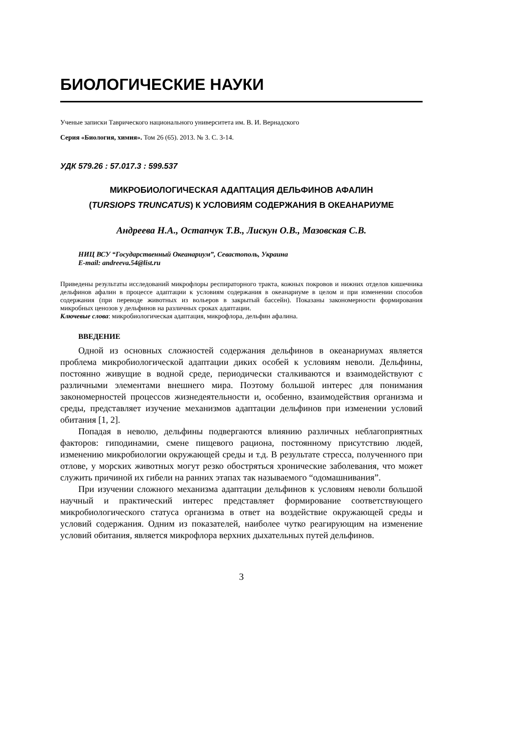БИОЛОГИЧЕСКИЕ НАУКИ
Ученые записки Таврического национального университета им. В. И. Вернадского
Серия «Биология, химия». Том 26 (65). 2013. № 3. С. 3-14.
УДК 579.26 : 57.017.3 : 599.537
МИКРОБИОЛОГИЧЕСКАЯ АДАПТАЦИЯ ДЕЛЬФИНОВ АФАЛИН
(TURSIOPS TRUNCATUS) К УСЛОВИЯМ СОДЕРЖАНИЯ В ОКЕАНАРИУМЕ
Андреева Н.А., Остапчук Т.В., Лискун О.В., Мазовская С.В.
НИЦ ВСУ “Государственный Океанариум”, Севастополь, Украина
E-mail: andreeva.54@list.ru
Приведены результаты исследований микрофлоры респираторного тракта, кожных покровов и нижних отделов кишечника дельфинов афалин в процессе адаптации к условиям содержания в океанариуме в целом и при изменении способов содержания (при переводе животных из вольеров в закрытый бассейн). Показаны закономерности формирования микробных ценозов у дельфинов на различных сроках адаптации.
Ключевые слова: микробиологическая адаптация, микрофлора, дельфин афалина.
ВВЕДЕНИЕ
Одной из основных сложностей содержания дельфинов в океанариумах является проблема микробиологической адаптации диких особей к условиям неволи. Дельфины, постоянно живущие в водной среде, периодически сталкиваются и взаимодействуют с различными элементами внешнего мира. Поэтому большой интерес для понимания закономерностей процессов жизнедеятельности и, особенно, взаимодействия организма и среды, представляет изучение механизмов адаптации дельфинов при изменении условий обитания [1, 2].
Попадая в неволю, дельфины подвергаются влиянию различных неблагоприятных факторов: гиподинамии, смене пищевого рациона, постоянному присутствию людей, изменению микробиологии окружающей среды и т.д. В результате стресса, полученного при отлове, у морских животных могут резко обостряться хронические заболевания, что может служить причиной их гибели на ранних этапах так называемого “одомашнивания”.
При изучении сложного механизма адаптации дельфинов к условиям неволи большой научный и практический интерес представляет формирование соответствующего микробиологического статуса организма в ответ на воздействие окружающей среды и условий содержания. Одним из показателей, наиболее чутко реагирующим на изменение условий обитания, является микрофлора верхних дыхательных путей дельфинов.
3